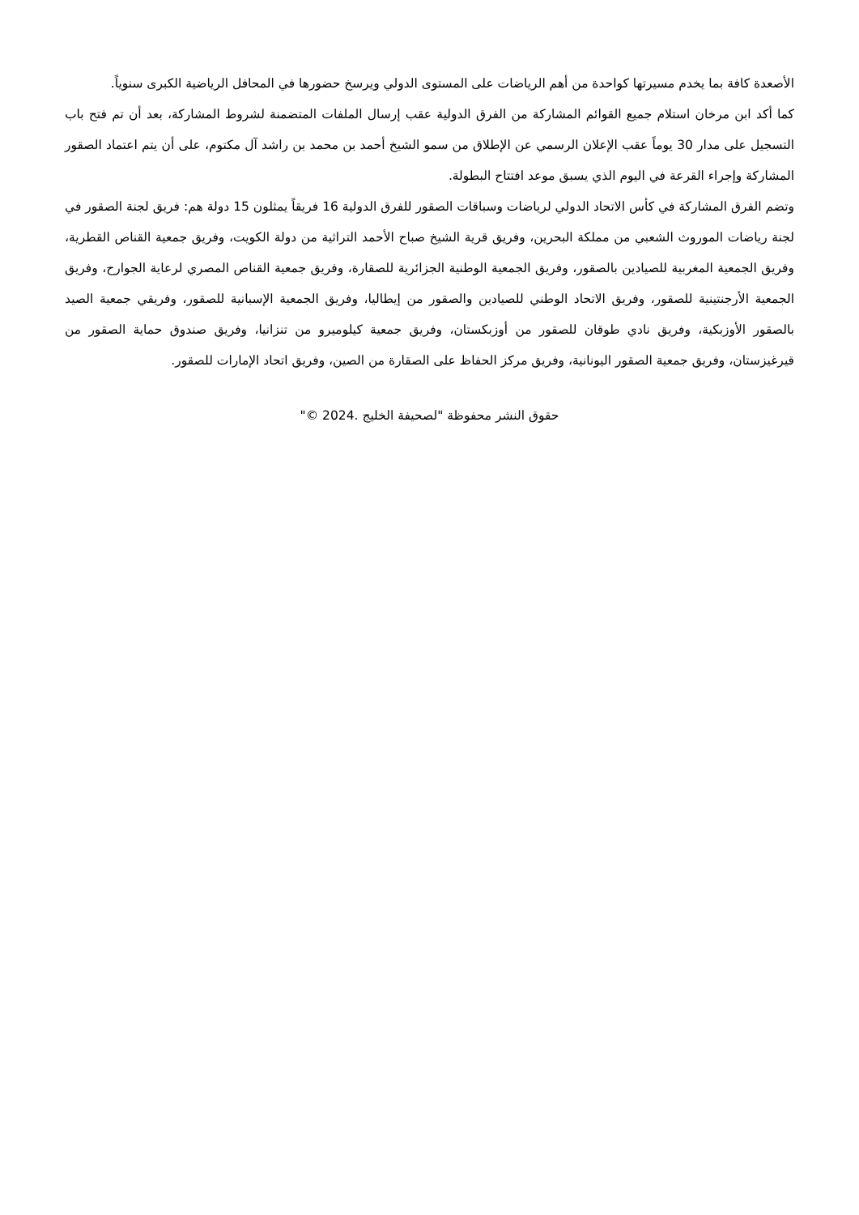الأصعدة كافة بما يخدم مسيرتها كواحدة من أهم الرياضات على المستوى الدولي ويرسخ حضورها في المحافل الرياضية الكبرى سنوياً.
كما أكد ابن مرخان استلام جميع القوائم المشاركة من الفرق الدولية عقب إرسال الملفات المتضمنة لشروط المشاركة، بعد أن تم فتح باب التسجيل على مدار 30 يوماً عقب الإعلان الرسمي عن الإطلاق من سمو الشيخ أحمد بن محمد بن راشد آل مكتوم، على أن يتم اعتماد الصقور المشاركة وإجراء القرعة في اليوم الذي يسبق موعد افتتاح البطولة.
وتضم الفرق المشاركة في كأس الاتحاد الدولي لرياضات وسباقات الصقور للفرق الدولية 16 فريقاً يمثلون 15 دولة هم: فريق لجنة الصقور في لجنة رياضات الموروث الشعبي من مملكة البحرين، وفريق قرية الشيخ صباح الأحمد التراثية من دولة الكويت، وفريق جمعية القناص القطرية، وفريق الجمعية المغربية للصيادين بالصقور، وفريق الجمعية الوطنية الجزائرية للصقارة، وفريق جمعية القناص المصري لرعاية الجوارح، وفريق الجمعية الأرجنتينية للصقور، وفريق الاتحاد الوطني للصيادين والصقور من إيطاليا، وفريق الجمعية الإسبانية للصقور، وفريقي جمعية الصيد بالصقور الأوزبكية، وفريق نادي طوقان للصقور من أوزبكستان، وفريق جمعية كيلوميرو من تنزانيا، وفريق صندوق حماية الصقور من قيرغيزستان، وفريق جمعية الصقور اليونانية، وفريق مركز الحفاظ على الصقارة من الصين، وفريق اتحاد الإمارات للصقور.
حقوق النشر محفوظة "لصحيفة الخليج .2024 ©"